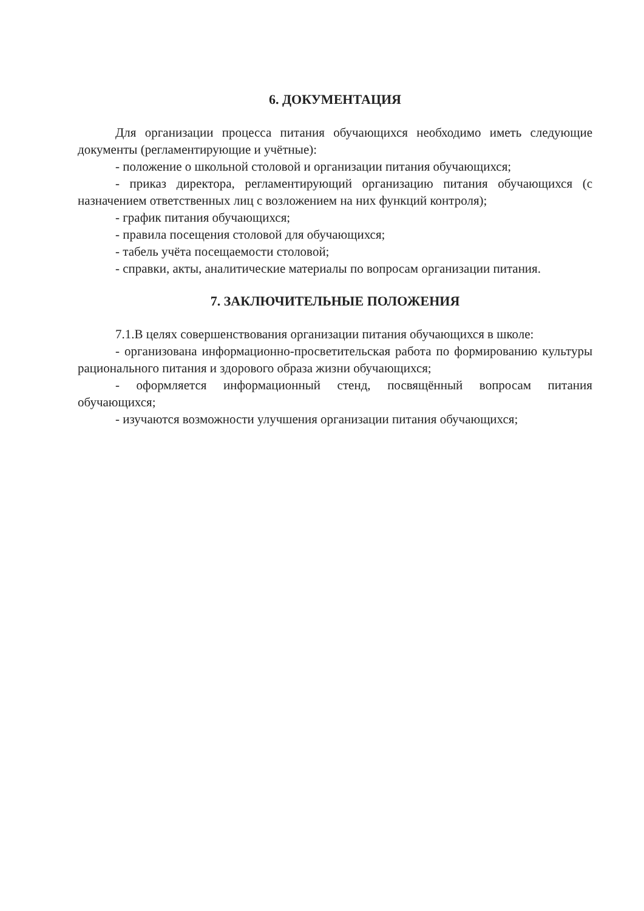6. ДОКУМЕНТАЦИЯ
Для организации процесса питания обучающихся необходимо иметь следующие документы (регламентирующие и учётные):
- положение о школьной столовой и организации питания обучающихся;
- приказ директора, регламентирующий организацию питания обучающихся (с назначением ответственных лиц с возложением на них функций контроля);
- график питания обучающихся;
- правила посещения столовой для обучающихся;
- табель учёта посещаемости столовой;
- справки, акты, аналитические материалы по вопросам организации питания.
7. ЗАКЛЮЧИТЕЛЬНЫЕ ПОЛОЖЕНИЯ
7.1.В целях совершенствования организации питания обучающихся в школе:
- организована информационно-просветительская работа по формированию культуры рационального питания и здорового образа жизни обучающихся;
- оформляется информационный стенд, посвящённый вопросам питания обучающихся;
- изучаются возможности улучшения организации питания обучающихся;